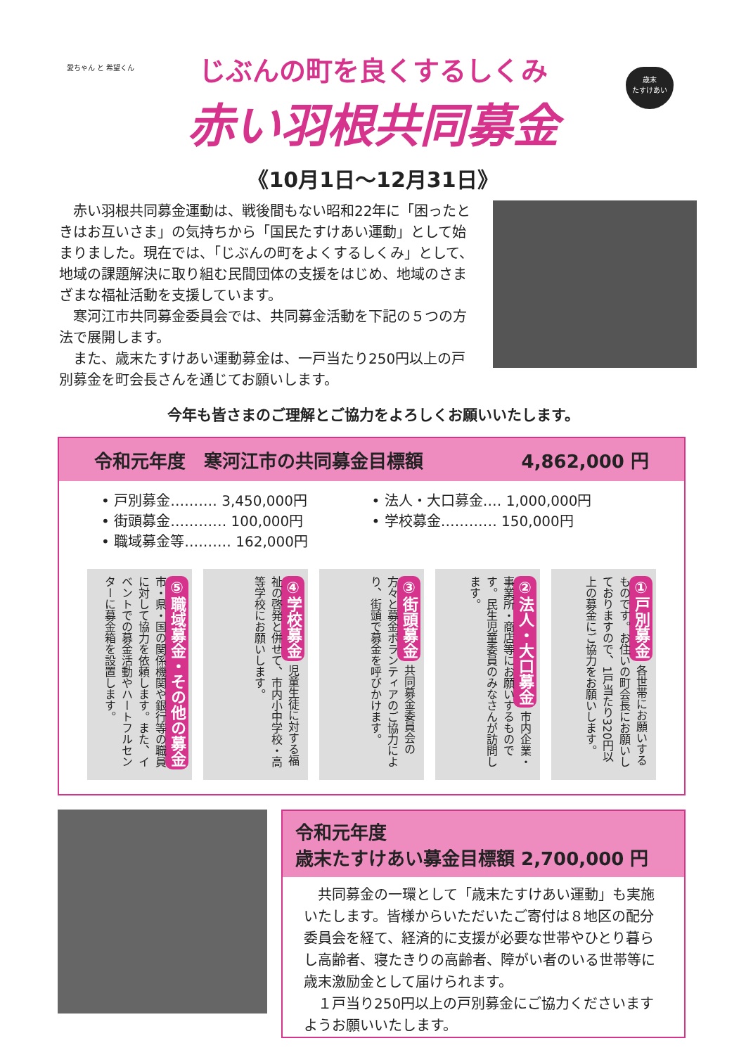愛ちゃん と 希望くん
歳末
たすけあい
じぶんの町を良くするしくみ
赤い羽根共同募金
《10月1日～12月31日》
赤い羽根共同募金運動は、戦後間もない昭和22年に「困ったときはお互いさま」の気持ちから「国民たすけあい運動」として始まりました。現在では、「じぶんの町をよくするしくみ」として、地域の課題解決に取り組む民間団体の支援をはじめ、地域のさまざまな福祉活動を支援しています。
寒河江市共同募金委員会では、共同募金活動を下記の５つの方法で展開します。
また、歳末たすけあい運動募金は、一戸当たり250円以上の戸別募金を町会長さんを通じてお願いします。
今年も皆さまのご理解とご協力をよろしくお願いいたします。
令和元年度　寒河江市の共同募金目標額 4,862,000 円
• 戸別募金‥‥‥‥‥ 3,450,000円
• 街頭募金‥‥‥‥‥‥ 100,000円
• 職域募金等‥‥‥‥‥ 162,000円
• 法人・大口募金‥‥ 1,000,000円
• 学校募金‥‥‥‥‥‥ 150,000円
①戸別募金 各世帯にお願いするものです。お住いの町会長にお願いしておりますので、1戸当たり320円以上の募金にご協力をお願いします。
②法人・大口募金 市内企業・事業所・商店等にお願いするものです。民生児童委員のみなさんが訪問します。
③街頭募金 共同募金委員会の方々と募金ボランティアのご協力により、街頭で募金を呼びかけます。
④学校募金 児童生徒に対する福祉の啓発と併せて、市内小中学校・高等学校にお願いします。
⑤職域募金・その他の募金 市・県・国の関係機関や銀行等の職員に対して協力を依頼します。また、イベントでの募金活動やハートフルセンターに募金箱を設置します。
令和元年度
歳末たすけあい募金目標額 2,700,000 円
共同募金の一環として「歳末たすけあい運動」も実施いたします。皆様からいただいたご寄付は８地区の配分委員会を経て、経済的に支援が必要な世帯やひとり暮らし高齢者、寝たきりの高齢者、障がい者のいる世帯等に歳末激励金として届けられます。
１戸当り250円以上の戸別募金にご協力くださいますようお願いいたします。